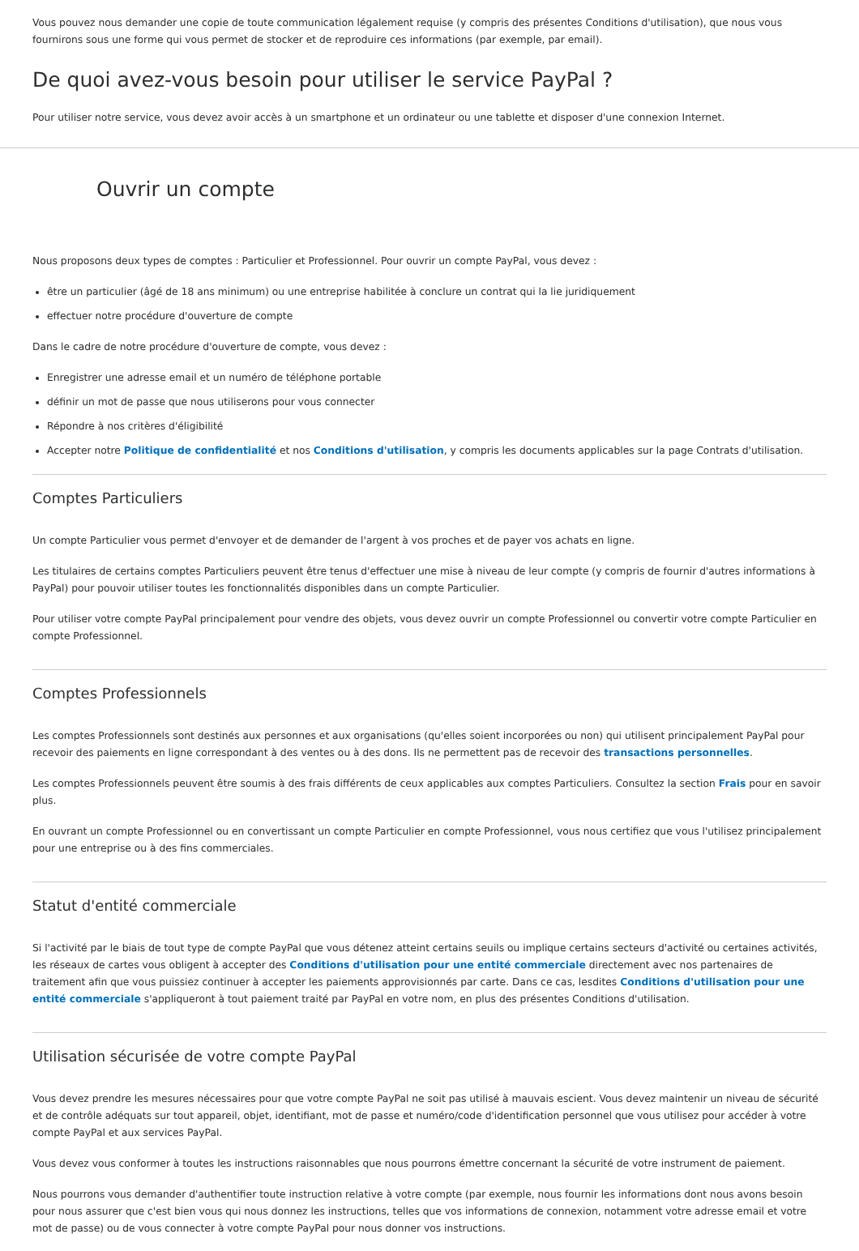Vous pouvez nous demander une copie de toute communication légalement requise (y compris des présentes Conditions d'utilisation), que nous vous fournirons sous une forme qui vous permet de stocker et de reproduire ces informations (par exemple, par email).
De quoi avez-vous besoin pour utiliser le service PayPal ?
Pour utiliser notre service, vous devez avoir accès à un smartphone et un ordinateur ou une tablette et disposer d'une connexion Internet.
Ouvrir un compte
Nous proposons deux types de comptes : Particulier et Professionnel. Pour ouvrir un compte PayPal, vous devez :
être un particulier (âgé de 18 ans minimum) ou une entreprise habilitée à conclure un contrat qui la lie juridiquement
effectuer notre procédure d'ouverture de compte
Dans le cadre de notre procédure d'ouverture de compte, vous devez :
Enregistrer une adresse email et un numéro de téléphone portable
définir un mot de passe que nous utiliserons pour vous connecter
Répondre à nos critères d'éligibilité
Accepter notre Politique de confidentialité et nos Conditions d'utilisation, y compris les documents applicables sur la page Contrats d'utilisation.
Comptes Particuliers
Un compte Particulier vous permet d'envoyer et de demander de l'argent à vos proches et de payer vos achats en ligne.
Les titulaires de certains comptes Particuliers peuvent être tenus d'effectuer une mise à niveau de leur compte (y compris de fournir d'autres informations à PayPal) pour pouvoir utiliser toutes les fonctionnalités disponibles dans un compte Particulier.
Pour utiliser votre compte PayPal principalement pour vendre des objets, vous devez ouvrir un compte Professionnel ou convertir votre compte Particulier en compte Professionnel.
Comptes Professionnels
Les comptes Professionnels sont destinés aux personnes et aux organisations (qu'elles soient incorporées ou non) qui utilisent principalement PayPal pour recevoir des paiements en ligne correspondant à des ventes ou à des dons. Ils ne permettent pas de recevoir des transactions personnelles.
Les comptes Professionnels peuvent être soumis à des frais différents de ceux applicables aux comptes Particuliers. Consultez la section Frais pour en savoir plus.
En ouvrant un compte Professionnel ou en convertissant un compte Particulier en compte Professionnel, vous nous certifiez que vous l'utilisez principalement pour une entreprise ou à des fins commerciales.
Statut d'entité commerciale
Si l'activité par le biais de tout type de compte PayPal que vous détenez atteint certains seuils ou implique certains secteurs d'activité ou certaines activités, les réseaux de cartes vous obligent à accepter des Conditions d'utilisation pour une entité commerciale directement avec nos partenaires de traitement afin que vous puissiez continuer à accepter les paiements approvisionnés par carte. Dans ce cas, lesdites Conditions d'utilisation pour une entité commerciale s'appliqueront à tout paiement traité par PayPal en votre nom, en plus des présentes Conditions d'utilisation.
Utilisation sécurisée de votre compte PayPal
Vous devez prendre les mesures nécessaires pour que votre compte PayPal ne soit pas utilisé à mauvais escient. Vous devez maintenir un niveau de sécurité et de contrôle adéquats sur tout appareil, objet, identifiant, mot de passe et numéro/code d'identification personnel que vous utilisez pour accéder à votre compte PayPal et aux services PayPal.
Vous devez vous conformer à toutes les instructions raisonnables que nous pourrons émettre concernant la sécurité de votre instrument de paiement.
Nous pourrons vous demander d'authentifier toute instruction relative à votre compte (par exemple, nous fournir les informations dont nous avons besoin pour nous assurer que c'est bien vous qui nous donnez les instructions, telles que vos informations de connexion, notamment votre adresse email et votre mot de passe) ou de vous connecter à votre compte PayPal pour nous donner vos instructions.